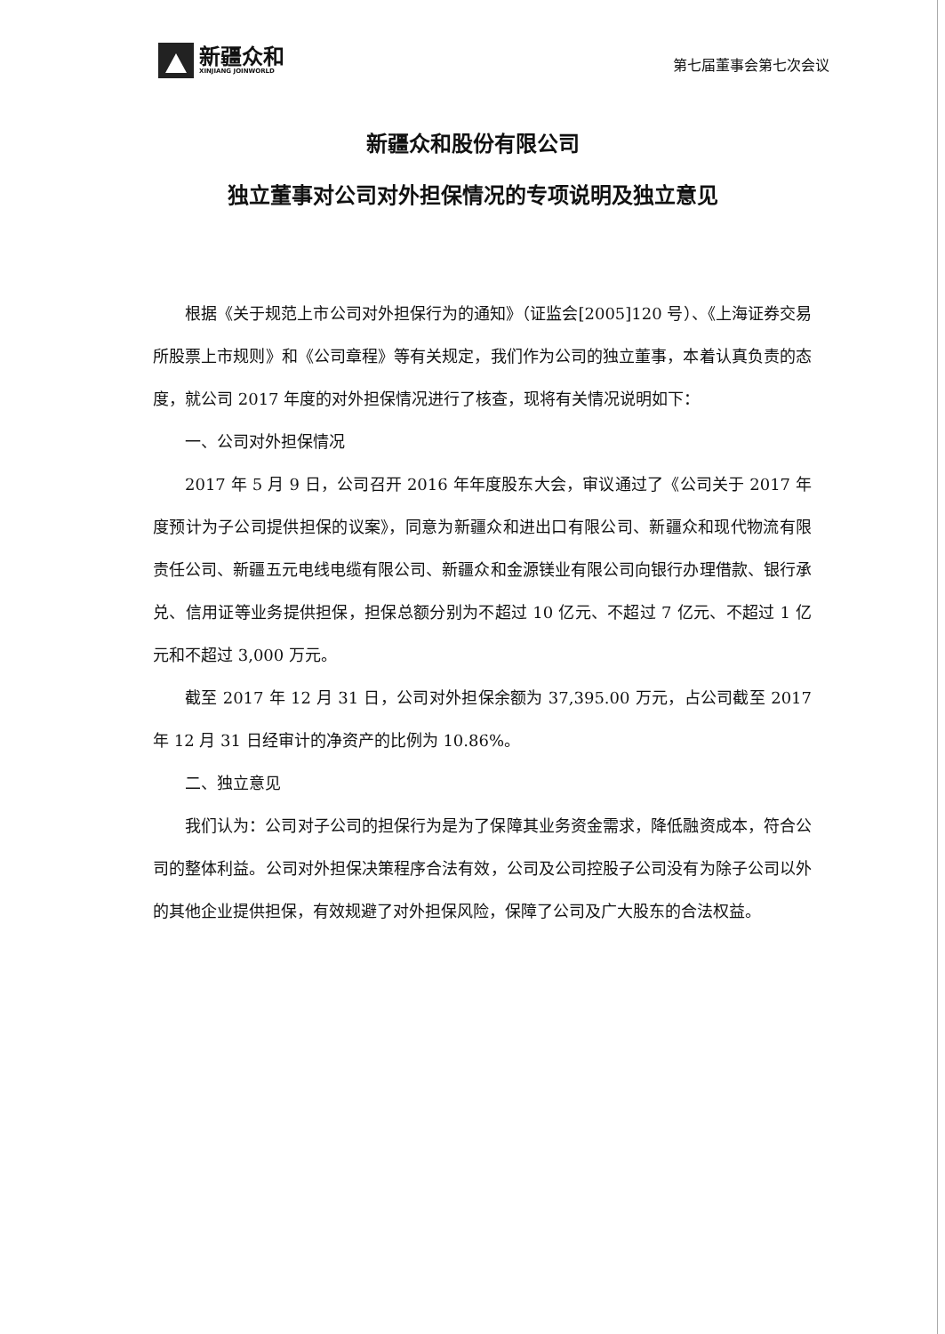新疆众和
XINJIANG JOINWORLD
第七届董事会第七次会议
新疆众和股份有限公司
独立董事对公司对外担保情况的专项说明及独立意见
根据《关于规范上市公司对外担保行为的通知》（证监会[2005]120 号）、《上海证券交易所股票上市规则》和《公司章程》等有关规定，我们作为公司的独立董事，本着认真负责的态度，就公司 2017 年度的对外担保情况进行了核查，现将有关情况说明如下：
一、公司对外担保情况
2017 年 5 月 9 日，公司召开 2016 年年度股东大会，审议通过了《公司关于 2017 年度预计为子公司提供担保的议案》，同意为新疆众和进出口有限公司、新疆众和现代物流有限责任公司、新疆五元电线电缆有限公司、新疆众和金源镁业有限公司向银行办理借款、银行承兑、信用证等业务提供担保，担保总额分别为不超过 10 亿元、不超过 7 亿元、不超过 1 亿元和不超过 3,000 万元。
截至 2017 年 12 月 31 日，公司对外担保余额为 37,395.00 万元，占公司截至 2017 年 12 月 31 日经审计的净资产的比例为 10.86%。
二、独立意见
我们认为：公司对子公司的担保行为是为了保障其业务资金需求，降低融资成本，符合公司的整体利益。公司对外担保决策程序合法有效，公司及公司控股子公司没有为除子公司以外的其他企业提供担保，有效规避了对外担保风险，保障了公司及广大股东的合法权益。